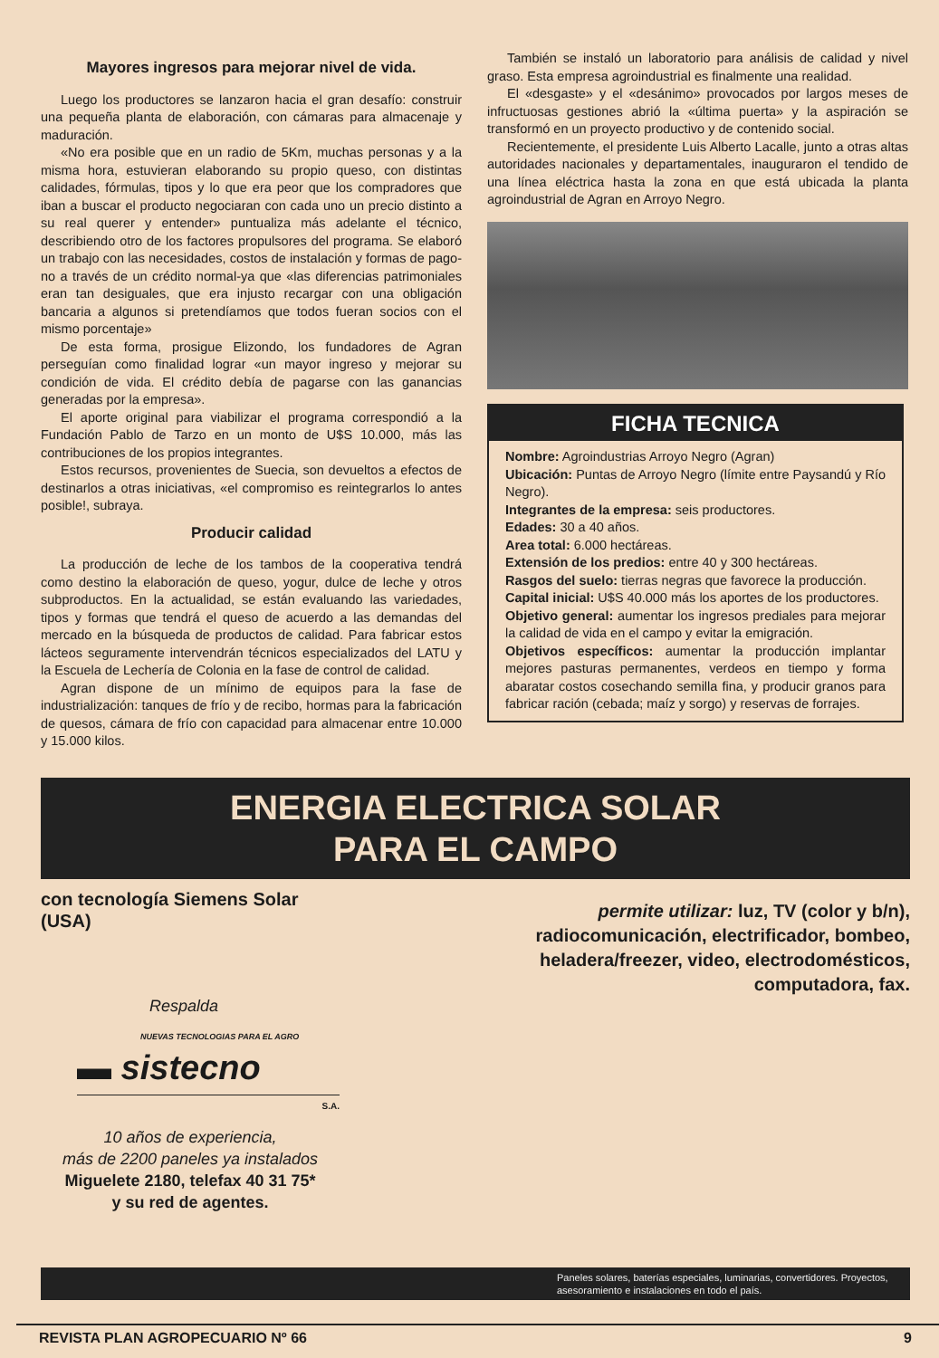Mayores ingresos para mejorar nivel de vida.
Luego los productores se lanzaron hacia el gran desafío: construir una pequeña planta de elaboración, con cámaras para almacenaje y maduración.
«No era posible que en un radio de 5Km, muchas personas y a la misma hora, estuvieran elaborando su propio queso, con distintas calidades, fórmulas, tipos y lo que era peor que los compradores que iban a buscar el producto negociaran con cada uno un precio distinto a su real querer y entender» puntualiza más adelante el técnico, describiendo otro de los factores propulsores del programa. Se elaboró un trabajo con las necesidades, costos de instalación y formas de pago-no a través de un crédito normal-ya que «las diferencias patrimoniales eran tan desiguales, que era injusto recargar con una obligación bancaria a algunos si pretendíamos que todos fueran socios con el mismo porcentaje»
De esta forma, prosigue Elizondo, los fundadores de Agran perseguían como finalidad lograr «un mayor ingreso y mejorar su condición de vida. El crédito debía de pagarse con las ganancias generadas por la empresa».
El aporte original para viabilizar el programa correspondió a la Fundación Pablo de Tarzo en un monto de U$S 10.000, más las contribuciones de los propios integrantes.
Estos recursos, provenientes de Suecia, son devueltos a efectos de destinarlos a otras iniciativas, «el compromiso es reintegrarlos lo antes posible!, subraya.
Producir calidad
La producción de leche de los tambos de la cooperativa tendrá como destino la elaboración de queso, yogur, dulce de leche y otros subproductos. En la actualidad, se están evaluando las variedades, tipos y formas que tendrá el queso de acuerdo a las demandas del mercado en la búsqueda de productos de calidad. Para fabricar estos lácteos seguramente intervendrán técnicos especializados del LATU y la Escuela de Lechería de Colonia en la fase de control de calidad.
Agran dispone de un mínimo de equipos para la fase de industrialización: tanques de frío y de recibo, hormas para la fabricación de quesos, cámara de frío con capacidad para almacenar entre 10.000 y 15.000 kilos.
También se instaló un laboratorio para análisis de calidad y nivel graso. Esta empresa agroindustrial es finalmente una realidad.
El «desgaste» y el «desánimo» provocados por largos meses de infructuosas gestiones abrió la «última puerta» y la aspiración se transformó en un proyecto productivo y de contenido social.
Recientemente, el presidente Luis Alberto Lacalle, junto a otras altas autoridades nacionales y departamentales, inauguraron el tendido de una línea eléctrica hasta la zona en que está ubicada la planta agroindustrial de Agran en Arroyo Negro.
FICHA TECNICA
Nombre: Agroindustrias Arroyo Negro (Agran)
Ubicación: Puntas de Arroyo Negro (límite entre Paysandú y Río Negro).
Integrantes de la empresa: seis productores.
Edades: 30 a 40 años.
Area total: 6.000 hectáreas.
Extensión de los predios: entre 40 y 300 hectáreas.
Rasgos del suelo: tierras negras que favorece la producción.
Capital inicial: U$S 40.000 más los aportes de los productores.
Objetivo general: aumentar los ingresos prediales para mejorar la calidad de vida en el campo y evitar la emigración.
Objetivos específicos: aumentar la producción implantar mejores pasturas permanentes, verdeos en tiempo y forma abaratar costos cosechando semilla fina, y producir granos para fabricar ración (cebada; maíz y sorgo) y reservas de forrajes.
ENERGIA ELECTRICA SOLAR
PARA EL CAMPO
con tecnología Siemens Solar (USA)
Respalda
NUEVAS TECNOLOGIAS PARA EL AGRO
▬ sistecno
S.A.
10 años de experiencia,
más de 2200 paneles ya instalados
Miguelete 2180, telefax 40 31 75*
y su red de agentes.
permite utilizar: luz, TV (color y b/n), radiocomunicación, electrificador, bombeo, heladera/freezer, video, electrodomésticos, computadora, fax.
Paneles solares, baterías especiales, luminarias, convertidores. Proyectos, asesoramiento e instalaciones en todo el país.
REVISTA PLAN AGROPECUARIO Nº 66 9